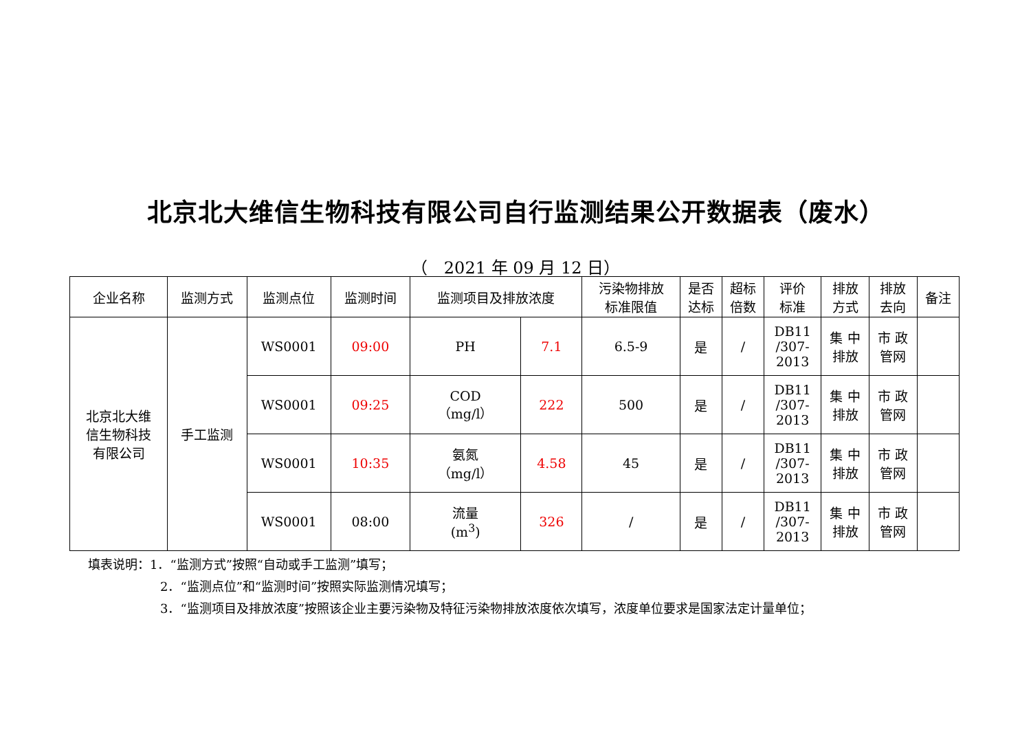北京北大维信生物科技有限公司自行监测结果公开数据表（废水）
（　2021 年 09 月 12 日）
| 企业名称 | 监测方式 | 监测点位 | 监测时间 | 监测项目及排放浓度 | | 污染物排放 标准限值 | 是否 达标 | 超标 倍数 | 评价 标准 | 排放 方式 | 排放 去向 | 备注 |
| --- | --- | --- | --- | --- | --- | --- | --- | --- | --- | --- | --- | --- |
| 北京北大维 信生物科技 有限公司 | 手工监测 | WS0001 | 09:00 | PH | 7.1 | 6.5-9 | 是 | / | DB11 /307- 2013 | 集 中 排放 | 市 政 管网 | |
| | | WS0001 | 09:25 | COD （mg/l） | 222 | 500 | 是 | / | DB11 /307- 2013 | 集 中 排放 | 市 政 管网 | |
| | | WS0001 | 10:35 | 氨氮 （mg/l） | 4.58 | 45 | 是 | / | DB11 /307- 2013 | 集 中 排放 | 市 政 管网 | |
| | | WS0001 | 08:00 | 流量 (m<sup>3</sup>) | 326 | / | 是 | / | DB11 /307- 2013 | 集 中 排放 | 市 政 管网 | |
填表说明：1．“监测方式”按照“自动或手工监测”填写；
2．“监测点位”和“监测时间”按照实际监测情况填写；
3．“监测项目及排放浓度”按照该企业主要污染物及特征污染物排放浓度依次填写，浓度单位要求是国家法定计量单位；